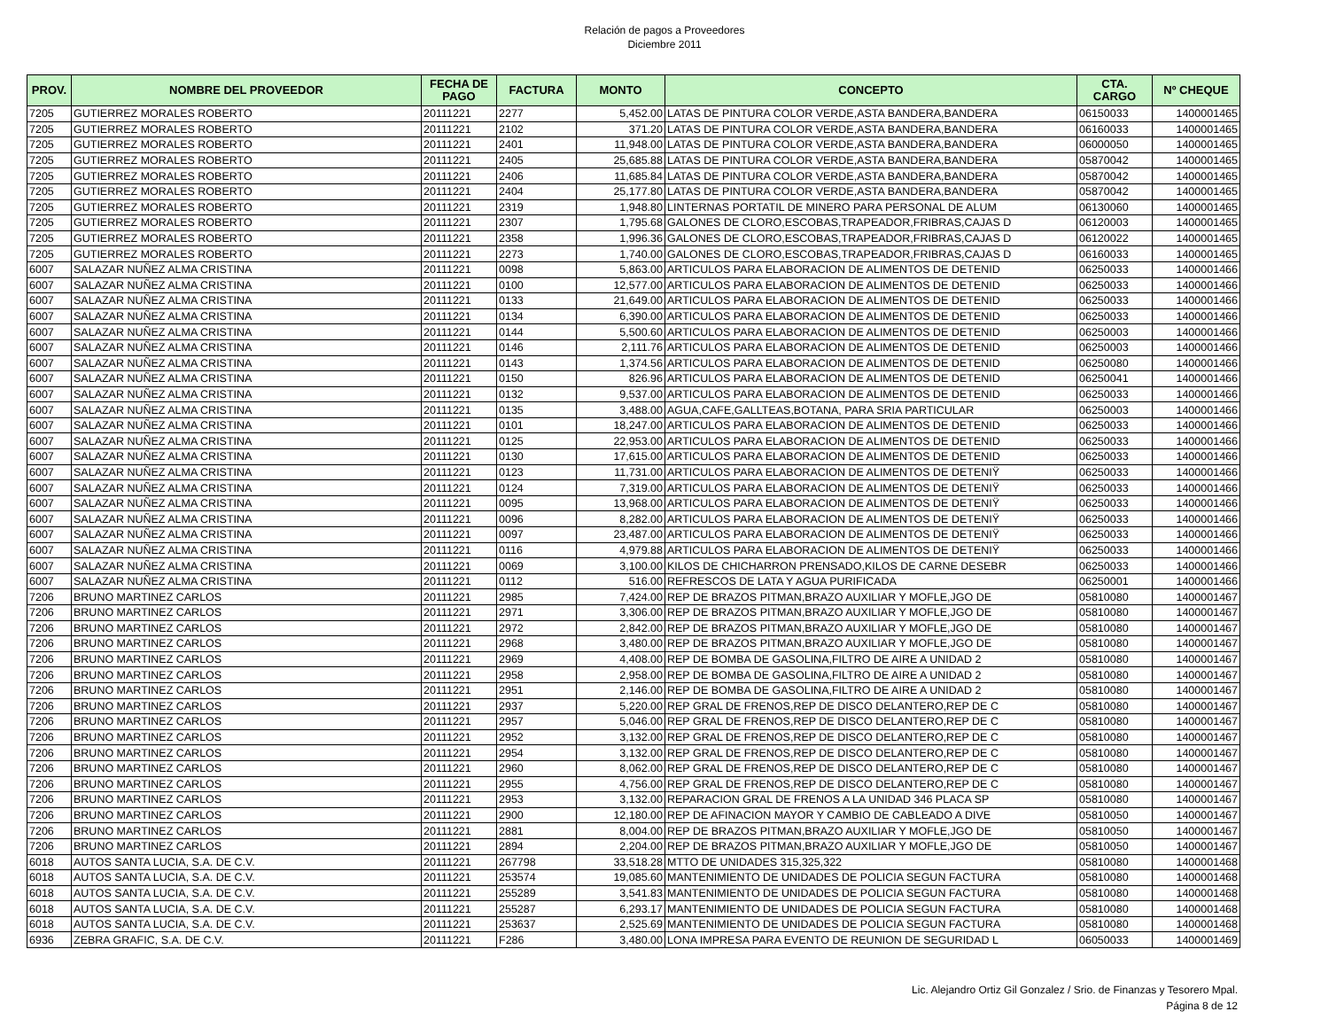Relación de pagos a Proveedores
Diciembre 2011
| PROV. | NOMBRE DEL PROVEEDOR | FECHA DE PAGO | FACTURA | MONTO | CONCEPTO | CTA. CARGO | Nº CHEQUE |
| --- | --- | --- | --- | --- | --- | --- | --- |
| 7205 | GUTIERREZ MORALES ROBERTO | 20111221 | 2277 | 5,452.00 | LATAS DE PINTURA COLOR VERDE,ASTA BANDERA,BANDERA | 06150033 | 1400001465 |
| 7205 | GUTIERREZ MORALES ROBERTO | 20111221 | 2102 | 371.20 | LATAS DE PINTURA COLOR VERDE,ASTA BANDERA,BANDERA | 06160033 | 1400001465 |
| 7205 | GUTIERREZ MORALES ROBERTO | 20111221 | 2401 | 11,948.00 | LATAS DE PINTURA COLOR VERDE,ASTA BANDERA,BANDERA | 06000050 | 1400001465 |
| 7205 | GUTIERREZ MORALES ROBERTO | 20111221 | 2405 | 25,685.88 | LATAS DE PINTURA COLOR VERDE,ASTA BANDERA,BANDERA | 05870042 | 1400001465 |
| 7205 | GUTIERREZ MORALES ROBERTO | 20111221 | 2406 | 11,685.84 | LATAS DE PINTURA COLOR VERDE,ASTA BANDERA,BANDERA | 05870042 | 1400001465 |
| 7205 | GUTIERREZ MORALES ROBERTO | 20111221 | 2404 | 25,177.80 | LATAS DE PINTURA COLOR VERDE,ASTA BANDERA,BANDERA | 05870042 | 1400001465 |
| 7205 | GUTIERREZ MORALES ROBERTO | 20111221 | 2319 | 1,948.80 | LINTERNAS PORTATIL DE MINERO PARA PERSONAL DE ALUM | 06130060 | 1400001465 |
| 7205 | GUTIERREZ MORALES ROBERTO | 20111221 | 2307 | 1,795.68 | GALONES DE CLORO,ESCOBAS,TRAPEADOR,FRIBRAS,CAJAS D | 06120003 | 1400001465 |
| 7205 | GUTIERREZ MORALES ROBERTO | 20111221 | 2358 | 1,996.36 | GALONES DE CLORO,ESCOBAS,TRAPEADOR,FRIBRAS,CAJAS D | 06120022 | 1400001465 |
| 7205 | GUTIERREZ MORALES ROBERTO | 20111221 | 2273 | 1,740.00 | GALONES DE CLORO,ESCOBAS,TRAPEADOR,FRIBRAS,CAJAS D | 06160033 | 1400001465 |
| 6007 | SALAZAR NUÑEZ ALMA CRISTINA | 20111221 | 0098 | 5,863.00 | ARTICULOS PARA ELABORACION DE ALIMENTOS DE DETENID | 06250033 | 1400001466 |
| 6007 | SALAZAR NUÑEZ ALMA CRISTINA | 20111221 | 0100 | 12,577.00 | ARTICULOS PARA ELABORACION DE ALIMENTOS DE DETENID | 06250033 | 1400001466 |
| 6007 | SALAZAR NUÑEZ ALMA CRISTINA | 20111221 | 0133 | 21,649.00 | ARTICULOS PARA ELABORACION DE ALIMENTOS DE DETENID | 06250033 | 1400001466 |
| 6007 | SALAZAR NUÑEZ ALMA CRISTINA | 20111221 | 0134 | 6,390.00 | ARTICULOS PARA ELABORACION DE ALIMENTOS DE DETENID | 06250033 | 1400001466 |
| 6007 | SALAZAR NUÑEZ ALMA CRISTINA | 20111221 | 0144 | 5,500.60 | ARTICULOS PARA ELABORACION DE ALIMENTOS DE DETENID | 06250003 | 1400001466 |
| 6007 | SALAZAR NUÑEZ ALMA CRISTINA | 20111221 | 0146 | 2,111.76 | ARTICULOS PARA ELABORACION DE ALIMENTOS DE DETENID | 06250003 | 1400001466 |
| 6007 | SALAZAR NUÑEZ ALMA CRISTINA | 20111221 | 0143 | 1,374.56 | ARTICULOS PARA ELABORACION DE ALIMENTOS DE DETENID | 06250080 | 1400001466 |
| 6007 | SALAZAR NUÑEZ ALMA CRISTINA | 20111221 | 0150 | 826.96 | ARTICULOS PARA ELABORACION DE ALIMENTOS DE DETENID | 06250041 | 1400001466 |
| 6007 | SALAZAR NUÑEZ ALMA CRISTINA | 20111221 | 0132 | 9,537.00 | ARTICULOS PARA ELABORACION DE ALIMENTOS DE DETENID | 06250033 | 1400001466 |
| 6007 | SALAZAR NUÑEZ ALMA CRISTINA | 20111221 | 0135 | 3,488.00 | AGUA,CAFE,GALLTEAS,BOTANA, PARA SRIA PARTICULAR | 06250003 | 1400001466 |
| 6007 | SALAZAR NUÑEZ ALMA CRISTINA | 20111221 | 0101 | 18,247.00 | ARTICULOS PARA ELABORACION DE ALIMENTOS DE DETENID | 06250033 | 1400001466 |
| 6007 | SALAZAR NUÑEZ ALMA CRISTINA | 20111221 | 0125 | 22,953.00 | ARTICULOS PARA ELABORACION DE ALIMENTOS DE DETENID | 06250033 | 1400001466 |
| 6007 | SALAZAR NUÑEZ ALMA CRISTINA | 20111221 | 0130 | 17,615.00 | ARTICULOS PARA ELABORACION DE ALIMENTOS DE DETENID | 06250033 | 1400001466 |
| 6007 | SALAZAR NUÑEZ ALMA CRISTINA | 20111221 | 0123 | 11,731.00 | ARTICULOS PARA ELABORACION DE ALIMENTOS DE DETENIŸ | 06250033 | 1400001466 |
| 6007 | SALAZAR NUÑEZ ALMA CRISTINA | 20111221 | 0124 | 7,319.00 | ARTICULOS PARA ELABORACION DE ALIMENTOS DE DETENIŸ | 06250033 | 1400001466 |
| 6007 | SALAZAR NUÑEZ ALMA CRISTINA | 20111221 | 0095 | 13,968.00 | ARTICULOS PARA ELABORACION DE ALIMENTOS DE DETENIŸ | 06250033 | 1400001466 |
| 6007 | SALAZAR NUÑEZ ALMA CRISTINA | 20111221 | 0096 | 8,282.00 | ARTICULOS PARA ELABORACION DE ALIMENTOS DE DETENIŸ | 06250033 | 1400001466 |
| 6007 | SALAZAR NUÑEZ ALMA CRISTINA | 20111221 | 0097 | 23,487.00 | ARTICULOS PARA ELABORACION DE ALIMENTOS DE DETENIŸ | 06250033 | 1400001466 |
| 6007 | SALAZAR NUÑEZ ALMA CRISTINA | 20111221 | 0116 | 4,979.88 | ARTICULOS PARA ELABORACION DE ALIMENTOS DE DETENIŸ | 06250033 | 1400001466 |
| 6007 | SALAZAR NUÑEZ ALMA CRISTINA | 20111221 | 0069 | 3,100.00 | KILOS DE CHICHARRON PRENSADO,KILOS DE CARNE DESEBR | 06250033 | 1400001466 |
| 6007 | SALAZAR NUÑEZ ALMA CRISTINA | 20111221 | 0112 | 516.00 | REFRESCOS DE LATA Y AGUA PURIFICADA | 06250001 | 1400001466 |
| 7206 | BRUNO MARTINEZ CARLOS | 20111221 | 2985 | 7,424.00 | REP DE BRAZOS PITMAN,BRAZO AUXILIAR Y MOFLE,JGO DE | 05810080 | 1400001467 |
| 7206 | BRUNO MARTINEZ CARLOS | 20111221 | 2971 | 3,306.00 | REP DE BRAZOS PITMAN,BRAZO AUXILIAR Y MOFLE,JGO DE | 05810080 | 1400001467 |
| 7206 | BRUNO MARTINEZ CARLOS | 20111221 | 2972 | 2,842.00 | REP DE BRAZOS PITMAN,BRAZO AUXILIAR Y MOFLE,JGO DE | 05810080 | 1400001467 |
| 7206 | BRUNO MARTINEZ CARLOS | 20111221 | 2968 | 3,480.00 | REP DE BRAZOS PITMAN,BRAZO AUXILIAR Y MOFLE,JGO DE | 05810080 | 1400001467 |
| 7206 | BRUNO MARTINEZ CARLOS | 20111221 | 2969 | 4,408.00 | REP DE BOMBA DE GASOLINA,FILTRO DE AIRE A UNIDAD 2 | 05810080 | 1400001467 |
| 7206 | BRUNO MARTINEZ CARLOS | 20111221 | 2958 | 2,958.00 | REP DE BOMBA DE GASOLINA,FILTRO DE AIRE A UNIDAD 2 | 05810080 | 1400001467 |
| 7206 | BRUNO MARTINEZ CARLOS | 20111221 | 2951 | 2,146.00 | REP DE BOMBA DE GASOLINA,FILTRO DE AIRE A UNIDAD 2 | 05810080 | 1400001467 |
| 7206 | BRUNO MARTINEZ CARLOS | 20111221 | 2937 | 5,220.00 | REP GRAL DE FRENOS,REP DE DISCO DELANTERO,REP DE C | 05810080 | 1400001467 |
| 7206 | BRUNO MARTINEZ CARLOS | 20111221 | 2957 | 5,046.00 | REP GRAL DE FRENOS,REP DE DISCO DELANTERO,REP DE C | 05810080 | 1400001467 |
| 7206 | BRUNO MARTINEZ CARLOS | 20111221 | 2952 | 3,132.00 | REP GRAL DE FRENOS,REP DE DISCO DELANTERO,REP DE C | 05810080 | 1400001467 |
| 7206 | BRUNO MARTINEZ CARLOS | 20111221 | 2954 | 3,132.00 | REP GRAL DE FRENOS,REP DE DISCO DELANTERO,REP DE C | 05810080 | 1400001467 |
| 7206 | BRUNO MARTINEZ CARLOS | 20111221 | 2960 | 8,062.00 | REP GRAL DE FRENOS,REP DE DISCO DELANTERO,REP DE C | 05810080 | 1400001467 |
| 7206 | BRUNO MARTINEZ CARLOS | 20111221 | 2955 | 4,756.00 | REP GRAL DE FRENOS,REP DE DISCO DELANTERO,REP DE C | 05810080 | 1400001467 |
| 7206 | BRUNO MARTINEZ CARLOS | 20111221 | 2953 | 3,132.00 | REPARACION GRAL DE FRENOS A LA UNIDAD 346 PLACA SP | 05810080 | 1400001467 |
| 7206 | BRUNO MARTINEZ CARLOS | 20111221 | 2900 | 12,180.00 | REP DE AFINACION MAYOR Y CAMBIO DE CABLEADO A DIVE | 05810050 | 1400001467 |
| 7206 | BRUNO MARTINEZ CARLOS | 20111221 | 2881 | 8,004.00 | REP DE BRAZOS PITMAN,BRAZO AUXILIAR Y MOFLE,JGO DE | 05810050 | 1400001467 |
| 7206 | BRUNO MARTINEZ CARLOS | 20111221 | 2894 | 2,204.00 | REP DE BRAZOS PITMAN,BRAZO AUXILIAR Y MOFLE,JGO DE | 05810050 | 1400001467 |
| 6018 | AUTOS SANTA LUCIA, S.A. DE C.V. | 20111221 | 267798 | 33,518.28 | MTTO DE UNIDADES 315,325,322 | 05810080 | 1400001468 |
| 6018 | AUTOS SANTA LUCIA, S.A. DE C.V. | 20111221 | 253574 | 19,085.60 | MANTENIMIENTO DE UNIDADES DE POLICIA SEGUN FACTURA | 05810080 | 1400001468 |
| 6018 | AUTOS SANTA LUCIA, S.A. DE C.V. | 20111221 | 255289 | 3,541.83 | MANTENIMIENTO DE UNIDADES DE POLICIA SEGUN FACTURA | 05810080 | 1400001468 |
| 6018 | AUTOS SANTA LUCIA, S.A. DE C.V. | 20111221 | 255287 | 6,293.17 | MANTENIMIENTO DE UNIDADES DE POLICIA SEGUN FACTURA | 05810080 | 1400001468 |
| 6018 | AUTOS SANTA LUCIA, S.A. DE C.V. | 20111221 | 253637 | 2,525.69 | MANTENIMIENTO DE UNIDADES DE POLICIA SEGUN FACTURA | 05810080 | 1400001468 |
| 6936 | ZEBRA GRAFIC, S.A. DE C.V. | 20111221 | F286 | 3,480.00 | LONA IMPRESA PARA EVENTO DE REUNION DE SEGURIDAD L | 06050033 | 1400001469 |
Lic. Alejandro Ortiz Gil Gonzalez / Srio. de Finanzas y Tesorero Mpal.
Página 8 de 12